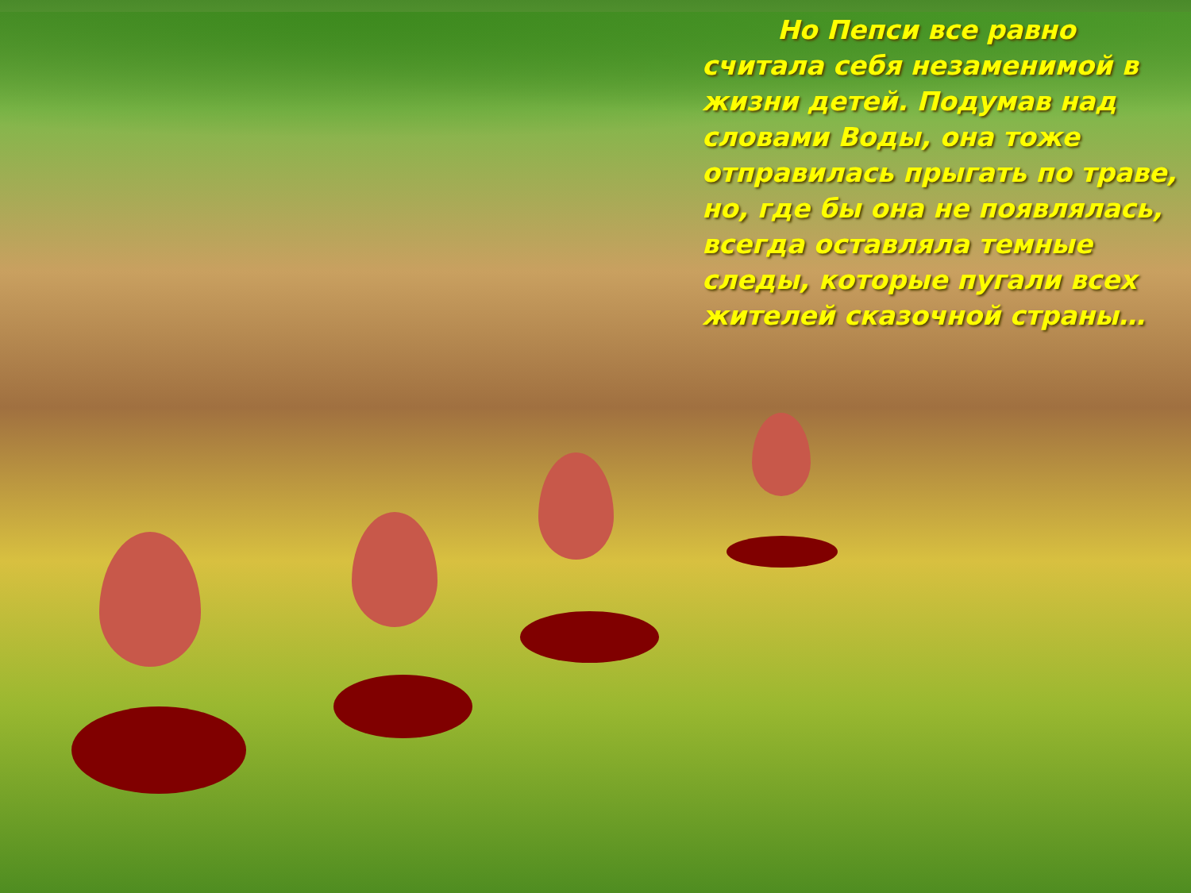Но Пепси все равно считала себя незаменимой в жизни детей. Подумав над словами Воды, она тоже отправилась прыгать по траве, но, где бы она не появлялась, всегда оставляла темные следы, которые пугали всех жителей сказочной страны…